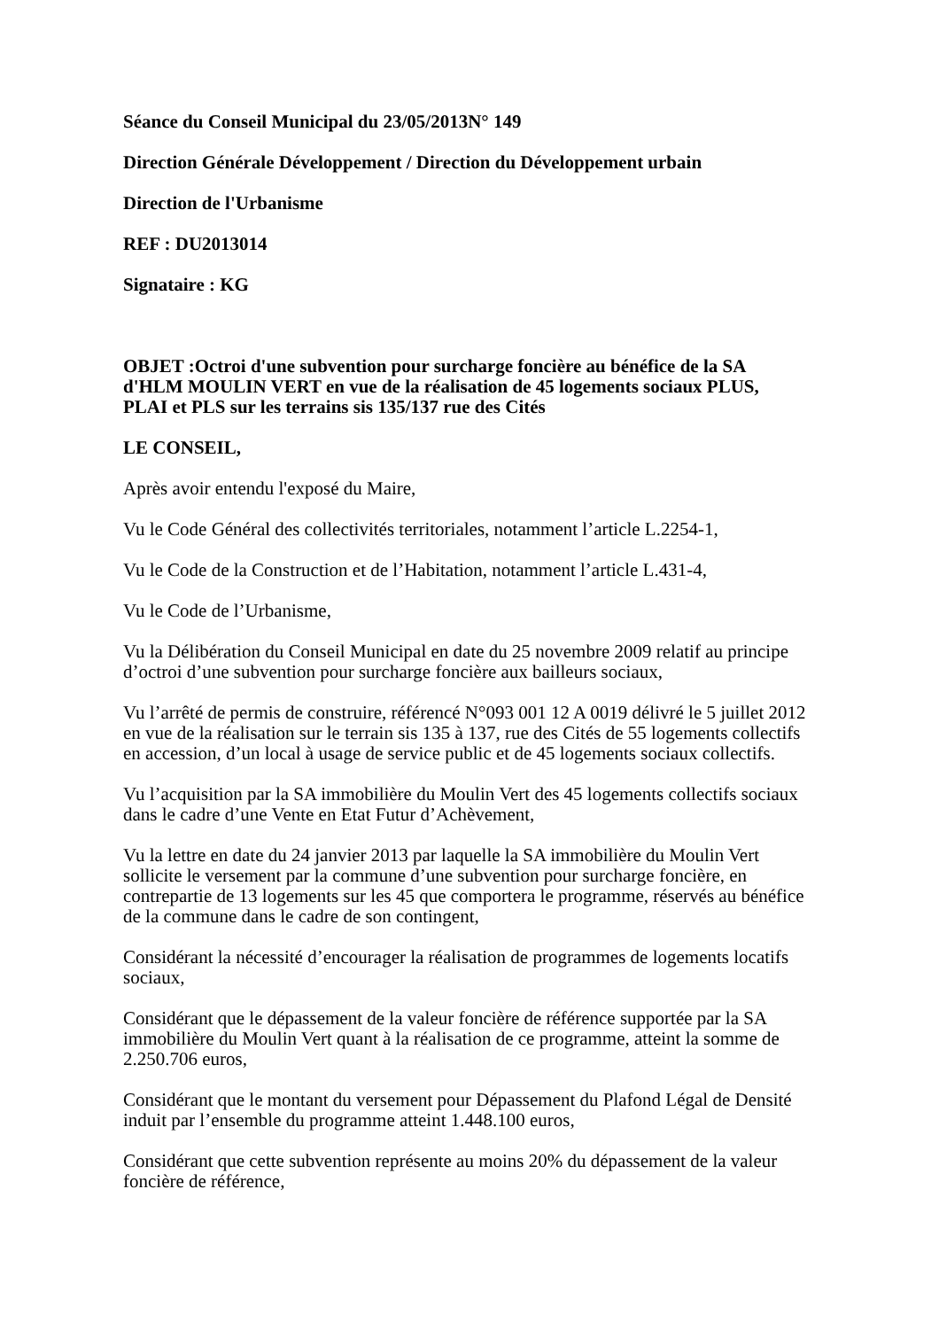Séance du Conseil Municipal du 23/05/2013 N° 149
Direction Générale Développement / Direction du Développement urbain
Direction de l'Urbanisme
REF : DU2013014
Signataire : KG
OBJET :Octroi d'une subvention pour surcharge foncière au bénéfice de la SA d'HLM MOULIN VERT en vue de la réalisation de 45 logements sociaux PLUS, PLAI et PLS sur les terrains sis 135/137 rue des Cités
LE CONSEIL,
Après avoir entendu l'exposé du Maire,
Vu le Code Général des collectivités territoriales, notamment l’article L.2254-1,
Vu le Code de la Construction et de l’Habitation, notamment l’article L.431-4,
Vu le Code de l’Urbanisme,
Vu la Délibération du Conseil Municipal en date du 25 novembre 2009 relatif au principe d’octroi d’une subvention pour surcharge foncière aux bailleurs sociaux,
Vu l’arrêté de permis de construire, référencé N°093 001 12 A 0019 délivré le 5 juillet 2012 en vue de la réalisation sur le terrain sis 135 à 137, rue des Cités de 55 logements collectifs en accession, d’un local à usage de service public et de 45 logements sociaux collectifs.
Vu l’acquisition par la SA immobilière du Moulin Vert des 45 logements collectifs sociaux dans le cadre d’une Vente en Etat Futur d’Achèvement,
Vu la lettre en date du 24 janvier 2013 par laquelle la SA immobilière du Moulin Vert sollicite le versement par la commune d’une subvention pour surcharge foncière, en contrepartie de 13 logements sur les 45 que comportera le programme, réservés au bénéfice de la commune dans le cadre de son contingent,
Considérant la nécessité d’encourager la réalisation de programmes de logements locatifs sociaux,
Considérant que le dépassement de la valeur foncière de référence supportée par la SA immobilière du Moulin Vert quant à la réalisation de ce programme, atteint la somme de 2.250.706 euros,
Considérant que le montant du versement pour Dépassement du Plafond Légal de Densité induit par l’ensemble du programme atteint 1.448.100 euros,
Considérant que cette subvention représente au moins 20% du dépassement de la valeur foncière de référence,